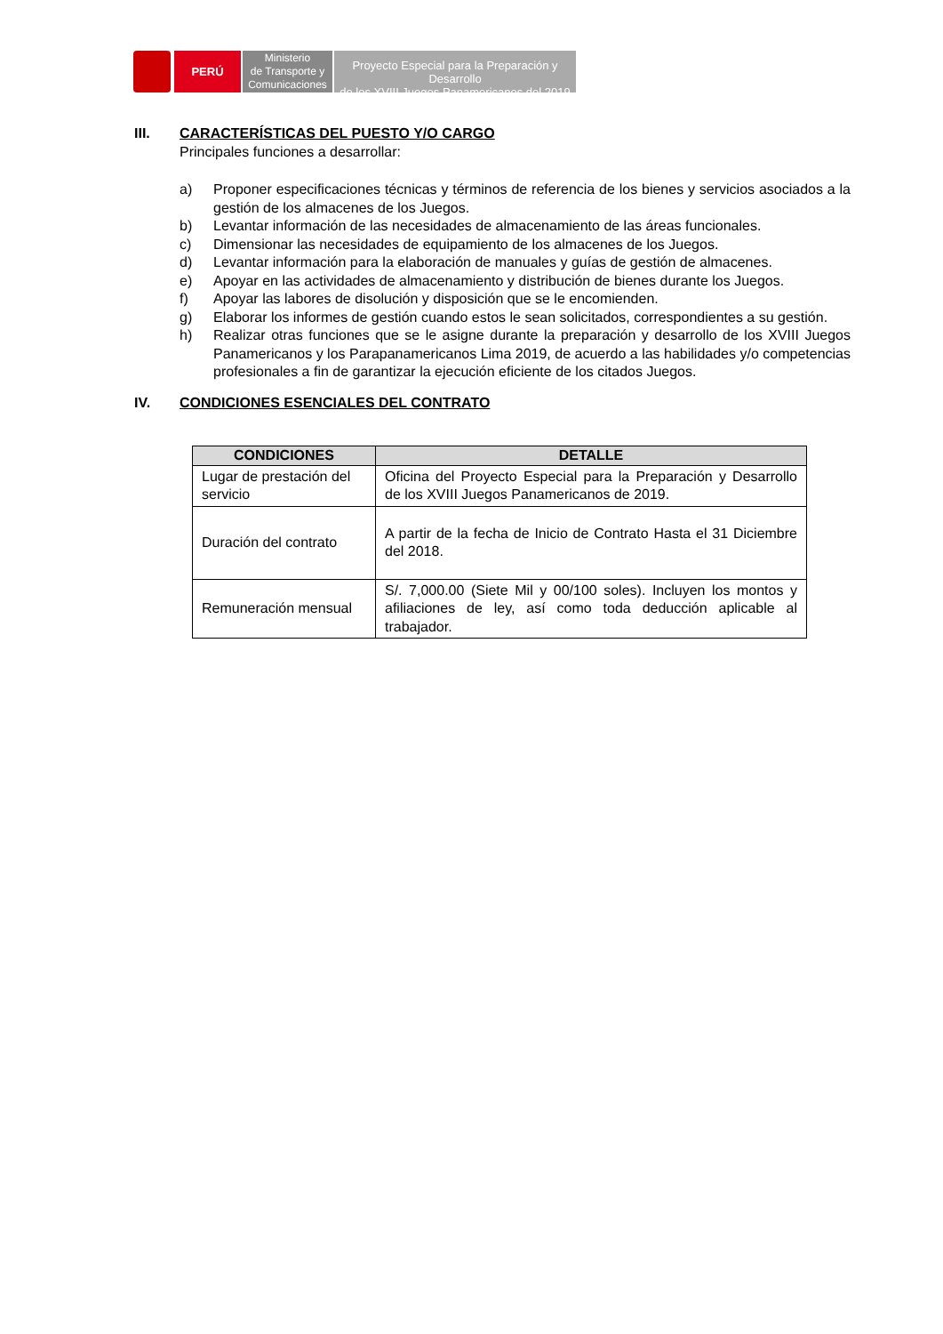PERÚ
Ministerio
de Transporte y
Comunicaciones
Proyecto Especial para la Preparación y Desarrollo
de los XVIII Juegos Panamericanos del 2019
III. CARACTERÍSTICAS DEL PUESTO Y/O CARGO
Principales funciones a desarrollar:
a) Proponer especificaciones técnicas y términos de referencia de los bienes y servicios asociados a la gestión de los almacenes de los Juegos.
b) Levantar información de las necesidades de almacenamiento de las áreas funcionales.
c) Dimensionar las necesidades de equipamiento de los almacenes de los Juegos.
d) Levantar información para la elaboración de manuales y guías de gestión de almacenes.
e) Apoyar en las actividades de almacenamiento y distribución de bienes durante los Juegos.
f) Apoyar las labores de disolución y disposición que se le encomienden.
g) Elaborar los informes de gestión cuando estos le sean solicitados, correspondientes a su gestión.
h) Realizar otras funciones que se le asigne durante la preparación y desarrollo de los XVIII Juegos Panamericanos y los Parapanamericanos Lima 2019, de acuerdo a las habilidades y/o competencias profesionales a fin de garantizar la ejecución eficiente de los citados Juegos.
IV. CONDICIONES ESENCIALES DEL CONTRATO
| CONDICIONES | DETALLE |
| --- | --- |
| Lugar de prestación del servicio | Oficina del Proyecto Especial para la Preparación y Desarrollo de los XVIII Juegos Panamericanos de 2019. |
| Duración del contrato | A partir de la fecha de Inicio de Contrato Hasta el 31 Diciembre del 2018. |
| Remuneración mensual | S/. 7,000.00 (Siete Mil y 00/100 soles). Incluyen los montos y afiliaciones de ley, así como toda deducción aplicable al trabajador. |